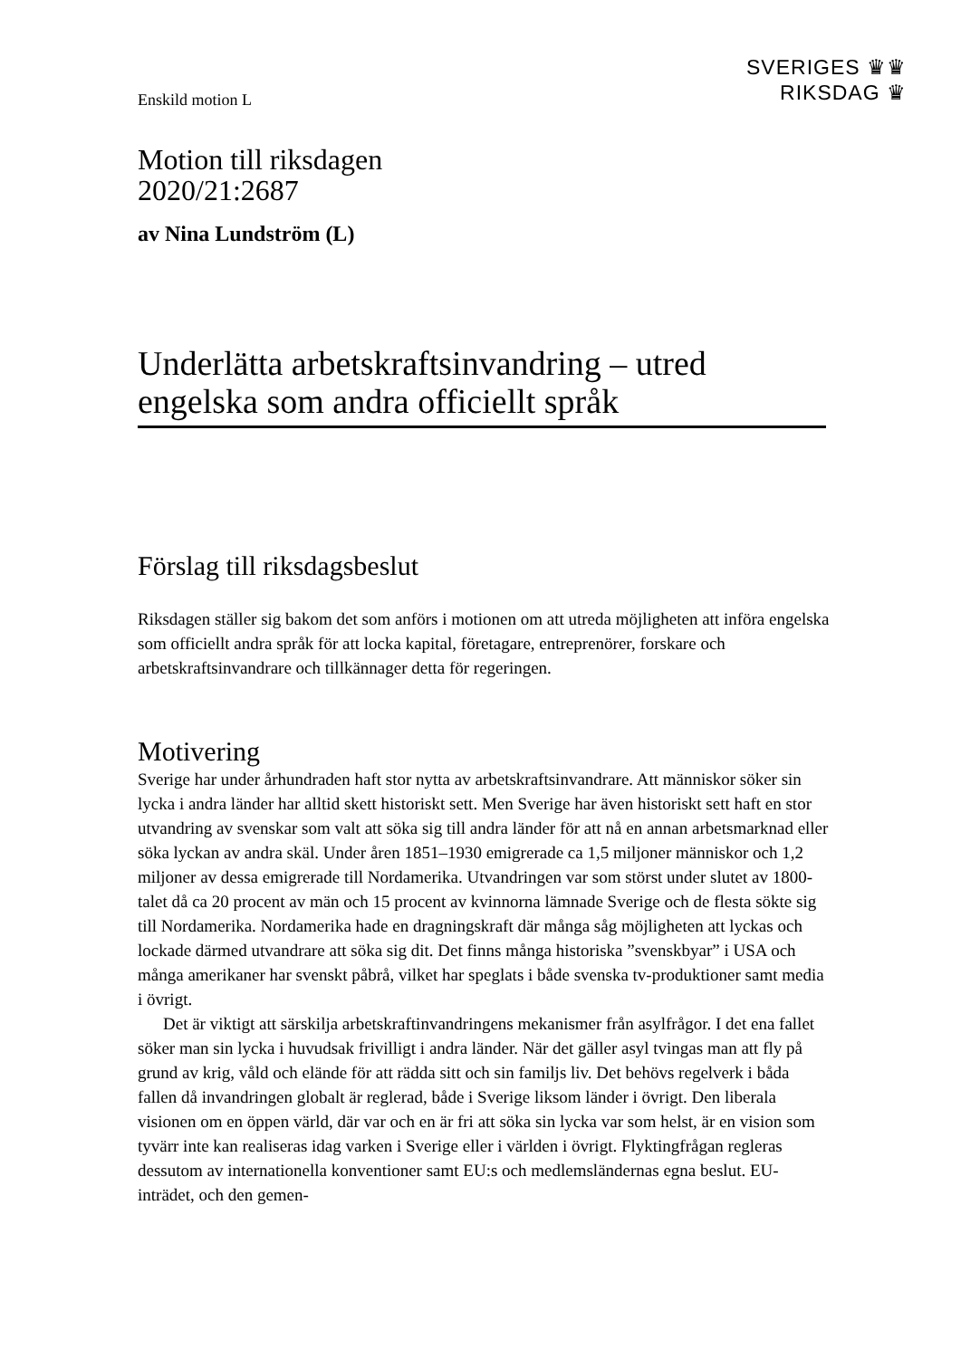Enskild motion L
SVERIGES ♛♛
RIKSDAG ♛
Motion till riksdagen
2020/21:2687
av Nina Lundström (L)
Underlätta arbetskraftsinvandring – utred engelska som andra officiellt språk
Förslag till riksdagsbeslut
Riksdagen ställer sig bakom det som anförs i motionen om att utreda möjligheten att införa engelska som officiellt andra språk för att locka kapital, företagare, entreprenörer, forskare och arbetskraftsinvandrare och tillkännager detta för regeringen.
Motivering
Sverige har under århundraden haft stor nytta av arbetskraftsinvandrare. Att människor söker sin lycka i andra länder har alltid skett historiskt sett. Men Sverige har även historiskt sett haft en stor utvandring av svenskar som valt att söka sig till andra länder för att nå en annan arbetsmarknad eller söka lyckan av andra skäl. Under åren 1851–1930 emigrerade ca 1,5 miljoner människor och 1,2 miljoner av dessa emigrerade till Nordamerika. Utvandringen var som störst under slutet av 1800-talet då ca 20 procent av män och 15 procent av kvinnorna lämnade Sverige och de flesta sökte sig till Nordamerika. Nordamerika hade en dragningskraft där många såg möjligheten att lyckas och lockade därmed utvandrare att söka sig dit. Det finns många historiska ”svenskbyar” i USA och många amerikaner har svenskt påbrå, vilket har speglats i både svenska tv-produktioner samt media i övrigt.
Det är viktigt att särskilja arbetskraftinvandringens mekanismer från asylfrågor. I det ena fallet söker man sin lycka i huvudsak frivilligt i andra länder. När det gäller asyl tvingas man att fly på grund av krig, våld och elände för att rädda sitt och sin familjs liv. Det behövs regelverk i båda fallen då invandringen globalt är reglerad, både i Sverige liksom länder i övrigt. Den liberala visionen om en öppen värld, där var och en är fri att söka sin lycka var som helst, är en vision som tyvärr inte kan realiseras idag varken i Sverige eller i världen i övrigt. Flyktingfrågan regleras dessutom av internationella konventioner samt EU:s och medlemsländernas egna beslut. EU-inträdet, och den gemen-